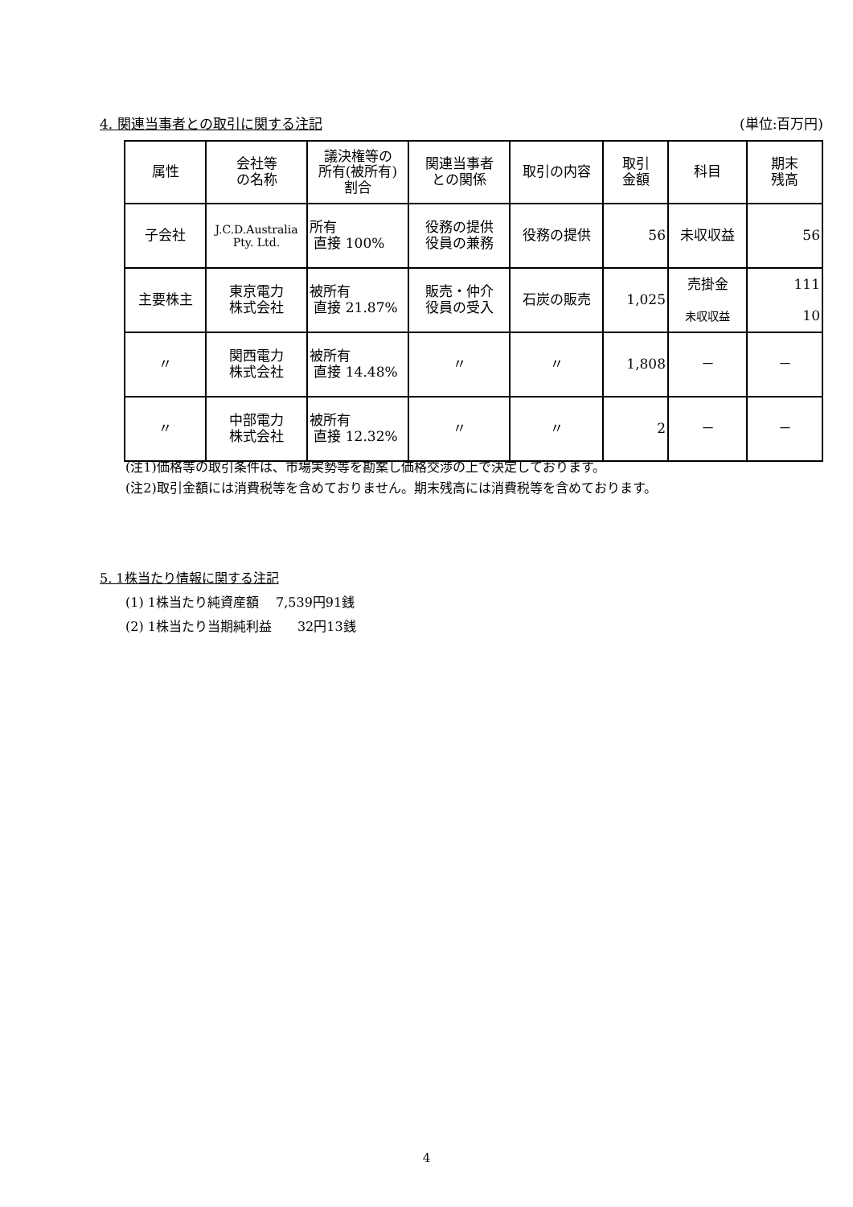4. 関連当事者との取引に関する注記 (単位:百万円)
| 属性 | 会社等 の名称 | 議決権等の 所有(被所有) 割合 | 関連当事者 との関係 | 取引の内容 | 取引 金額 | 科目 | 期末 残高 |
| --- | --- | --- | --- | --- | --- | --- | --- |
| 子会社 | J.C.D.Australia Pty. Ltd. | 所有 直接 100% | 役務の提供 役員の兼務 | 役務の提供 | 56 | 未収収益 | 56 |
| 主要株主 | 東京電力 株式会社 | 被所有 直接 21.87% | 販売・仲介 役員の受入 | 石炭の販売 | 1,025 | 売掛金 未収収益 | 111 10 |
| 〃 | 関西電力 株式会社 | 被所有 直接 14.48% | 〃 | 〃 | 1,808 | － | － |
| 〃 | 中部電力 株式会社 | 被所有 直接 12.32% | 〃 | 〃 | 2 | － | － |
(注1)価格等の取引条件は、市場実勢等を勘案し価格交渉の上で決定しております。
(注2)取引金額には消費税等を含めておりません。期末残高には消費税等を含めております。
5. 1株当たり情報に関する注記
  (1) 1株当たり純資産額  7,539円91銭
  (2) 1株当たり当期純利益  32円13銭
4